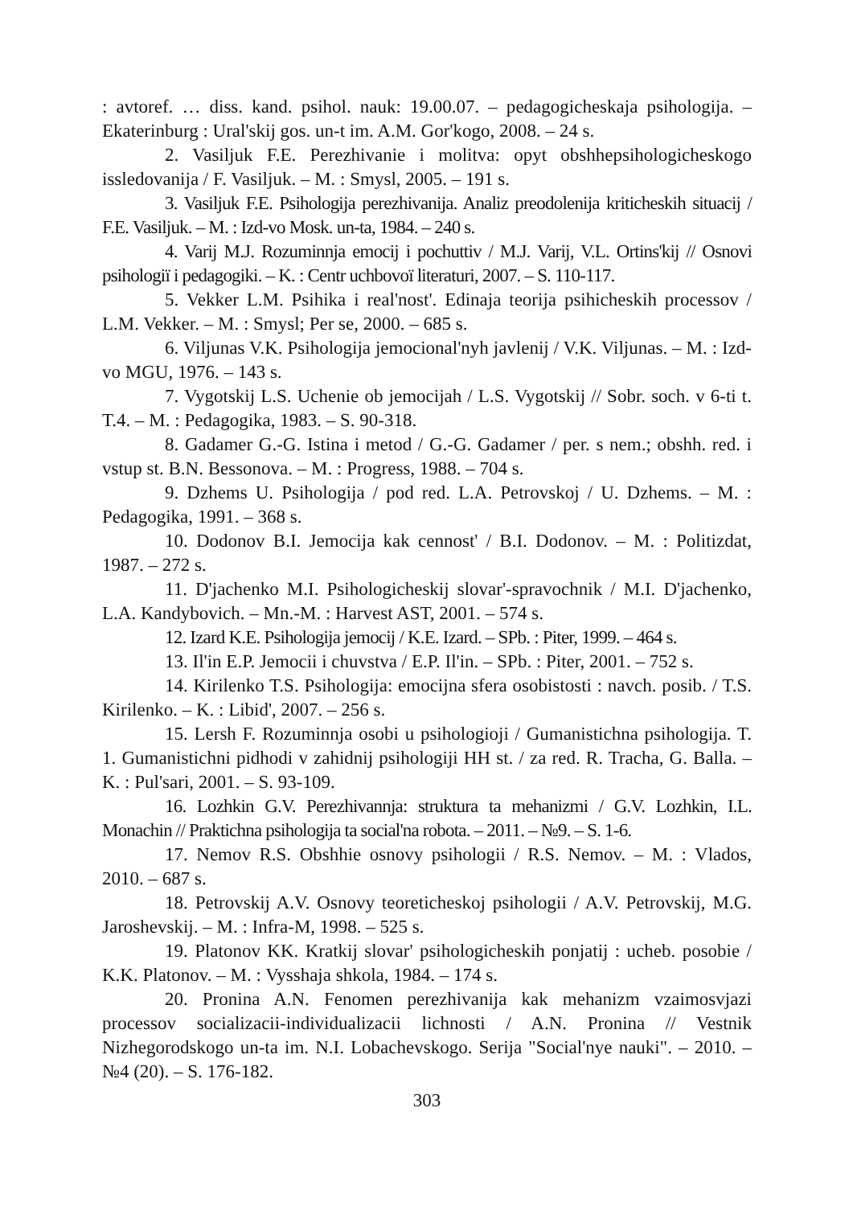: avtoref. … diss. kand. psihol. nauk: 19.00.07. – pedagogicheskaja psihologija. – Ekaterinburg : Ural'skij gos. un-t im. A.M. Gor'kogo, 2008. – 24 s.
2. Vasiljuk F.E. Perezhivanie i molitva: opyt obshhepsihologicheskogo issledovanija / F. Vasiljuk. – M. : Smysl, 2005. – 191 s.
3. Vasiljuk F.E. Psihologija perezhivanija. Analiz preodolenija kriticheskih situacij / F.E. Vasiljuk. – M. : Izd-vo Mosk. un-ta, 1984. – 240 s.
4. Varij M.J. Rozuminnja emocij i pochuttiv / M.J. Varij, V.L. Ortins'kij // Osnovi psihologiї i pedagogiki. – K. : Centr uchbovoї literaturi, 2007. – S. 110-117.
5. Vekker L.M. Psihika i real'nost'. Edinaja teorija psihicheskih processov / L.M. Vekker. – M. : Smysl; Per se, 2000. – 685 s.
6. Viljunas V.K. Psihologija jemocional'nyh javlenij / V.K. Viljunas. – M. : Izd-vo MGU, 1976. – 143 s.
7. Vygotskij L.S. Uchenie ob jemocijah / L.S. Vygotskij // Sobr. soch. v 6-ti t. T.4. – M. : Pedagogika, 1983. – S. 90-318.
8. Gadamer G.-G. Istina i metod / G.-G. Gadamer / per. s nem.; obshh. red. i vstup st. B.N. Bessonova. – M. : Progress, 1988. – 704 s.
9. Dzhems U. Psihologija / pod red. L.A. Petrovskoj / U. Dzhems. – M. : Pedagogika, 1991. – 368 s.
10. Dodonov B.I. Jemocija kak cennost' / B.I. Dodonov. – M. : Politizdat, 1987. – 272 s.
11. D'jachenko M.I. Psihologicheskij slovar'-spravochnik / M.I. D'jachenko, L.A. Kandybovich. – Mn.-M. : Harvest AST, 2001. – 574 s.
12. Izard K.E. Psihologija jemocij / K.E. Izard. – SPb. : Piter, 1999. – 464 s.
13. Il'in E.P. Jemocii i chuvstva / E.P. Il'in. – SPb. : Piter, 2001. – 752 s.
14. Kirilenko T.S. Psihologija: emocijna sfera osobistosti : navch. posib. / T.S. Kirilenko. – K. : Libid', 2007. – 256 s.
15. Lersh F. Rozuminnja osobi u psihologioji / Gumanistichna psihologija. T. 1. Gumanistichni pidhodi v zahidnij psihologiji HH st. / za red. R. Tracha, G. Balla. – K. : Pul'sari, 2001. – S. 93-109.
16. Lozhkin G.V. Perezhivannja: struktura ta mehanizmi / G.V. Lozhkin, I.L. Monachin // Praktichna psihologija ta social'na robota. – 2011. – №9. – S. 1-6.
17. Nemov R.S. Obshhie osnovy psihologii / R.S. Nemov. – M. : Vlados, 2010. – 687 s.
18. Petrovskij A.V. Osnovy teoreticheskoj psihologii / A.V. Petrovskij, M.G. Jaroshevskij. – M. : Infra-M, 1998. – 525 s.
19. Platonov KK. Kratkij slovar' psihologicheskih ponjatij : ucheb. posobie / K.K. Platonov. – M. : Vysshaja shkola, 1984. – 174 s.
20. Pronina A.N. Fenomen perezhivanija kak mehanizm vzaimosvjazi processov socializacii-individualizacii lichnosti / A.N. Pronina // Vestnik Nizhegorodskogo un-ta im. N.I. Lobachevskogo. Serija "Social'nye nauki". – 2010. – №4 (20). – S. 176-182.
303